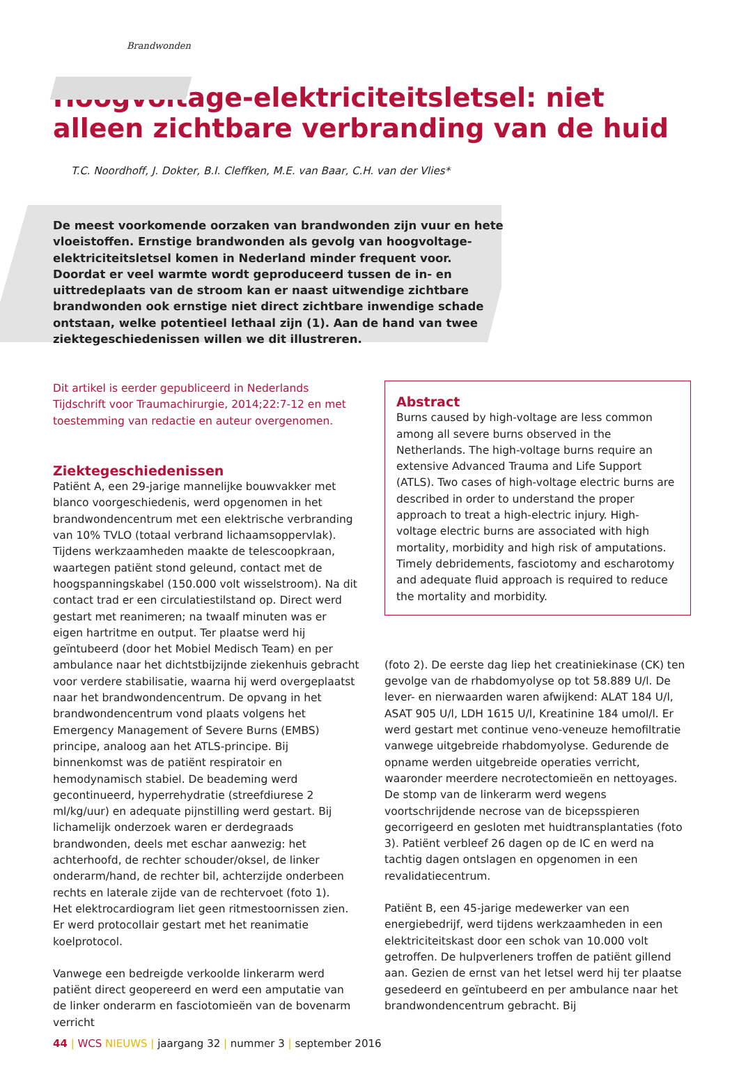Brandwonden
Hoogvoltage-elektriciteitsletsel: niet alleen zichtbare verbranding van de huid
T.C. Noordhoff, J. Dokter, B.I. Cleffken, M.E. van Baar, C.H. van der Vlies*
De meest voorkomende oorzaken van brandwonden zijn vuur en hete vloeistoffen. Ernstige brandwonden als gevolg van hoogvoltage-elektriciteitsletsel komen in Nederland minder frequent voor. Doordat er veel warmte wordt geproduceerd tussen de in- en uittredeplaats van de stroom kan er naast uitwendige zichtbare brandwonden ook ernstige niet direct zichtbare inwendige schade ontstaan, welke potentieel lethaal zijn (1). Aan de hand van twee ziektegeschiedenissen willen we dit illustreren.
Dit artikel is eerder gepubliceerd in Nederlands Tijdschrift voor Traumachirurgie, 2014;22:7-12 en met toestemming van redactie en auteur overgenomen.
Ziektegeschiedenissen
Patiënt A, een 29-jarige mannelijke bouwvakker met blanco voorgeschiedenis, werd opgenomen in het brandwondencentrum met een elektrische verbranding van 10% TVLO (totaal verbrand lichaamsoppervlak). Tijdens werkzaamheden maakte de telescoopkraan, waartegen patiënt stond geleund, contact met de hoogspanningskabel (150.000 volt wisselstroom). Na dit contact trad er een circulatiestilstand op. Direct werd gestart met reanimeren; na twaalf minuten was er eigen hartritme en output. Ter plaatse werd hij geïntubeerd (door het Mobiel Medisch Team) en per ambulance naar het dichtstbijzijnde ziekenhuis gebracht voor verdere stabilisatie, waarna hij werd overgeplaatst naar het brandwondencentrum. De opvang in het brandwondencentrum vond plaats volgens het Emergency Management of Severe Burns (EMBS) principe, analoog aan het ATLS-principe. Bij binnenkomst was de patiënt respiratoir en hemodynamisch stabiel. De beademing werd gecontinueerd, hyperrehydratie (streefdiurese 2 ml/kg/uur) en adequate pijnstilling werd gestart. Bij lichamelijk onderzoek waren er derdegraads brandwonden, deels met eschar aanwezig: het achterhoofd, de rechter schouder/oksel, de linker onderarm/hand, de rechter bil, achterzijde onderbeen rechts en laterale zijde van de rechtervoet (foto 1).
Het elektrocardiogram liet geen ritmestoornissen zien. Er werd protocollair gestart met het reanimatie koelprotocol.
Vanwege een bedreigde verkoolde linkerarm werd patiënt direct geopereerd en werd een amputatie van de linker onderarm en fasciotomieën van de bovenarm verricht
Abstract
Burns caused by high-voltage are less common among all severe burns observed in the Netherlands. The high-voltage burns require an extensive Advanced Trauma and Life Support (ATLS). Two cases of high-voltage electric burns are described in order to understand the proper approach to treat a high-electric injury. High-voltage electric burns are associated with high mortality, morbidity and high risk of amputations. Timely debridements, fasciotomy and escharotomy and adequate fluid approach is required to reduce the mortality and morbidity.
(foto 2). De eerste dag liep het creatiniekinase (CK) ten gevolge van de rhabdomyolyse op tot 58.889 U/l. De lever- en nierwaarden waren afwijkend: ALAT 184 U/l, ASAT 905 U/l, LDH 1615 U/l, Kreatinine 184 umol/l. Er werd gestart met continue veno-veneuze hemofiltratie vanwege uitgebreide rhabdomyolyse. Gedurende de opname werden uitgebreide operaties verricht, waaronder meerdere necrotectomieën en nettoyages. De stomp van de linkerarm werd wegens voortschrijdende necrose van de bicepsspieren gecorrigeerd en gesloten met huidtransplantaties (foto 3). Patiënt verbleef 26 dagen op de IC en werd na tachtig dagen ontslagen en opgenomen in een revalidatiecentrum.
Patiënt B, een 45-jarige medewerker van een energiebedrijf, werd tijdens werkzaamheden in een elektriciteitskast door een schok van 10.000 volt getroffen. De hulpverleners troffen de patiënt gillend aan. Gezien de ernst van het letsel werd hij ter plaatse gesedeerd en geïntubeerd en per ambulance naar het brandwondencentrum gebracht. Bij
44 | WCS NIEUWS | jaargang 32 | nummer 3 | september 2016